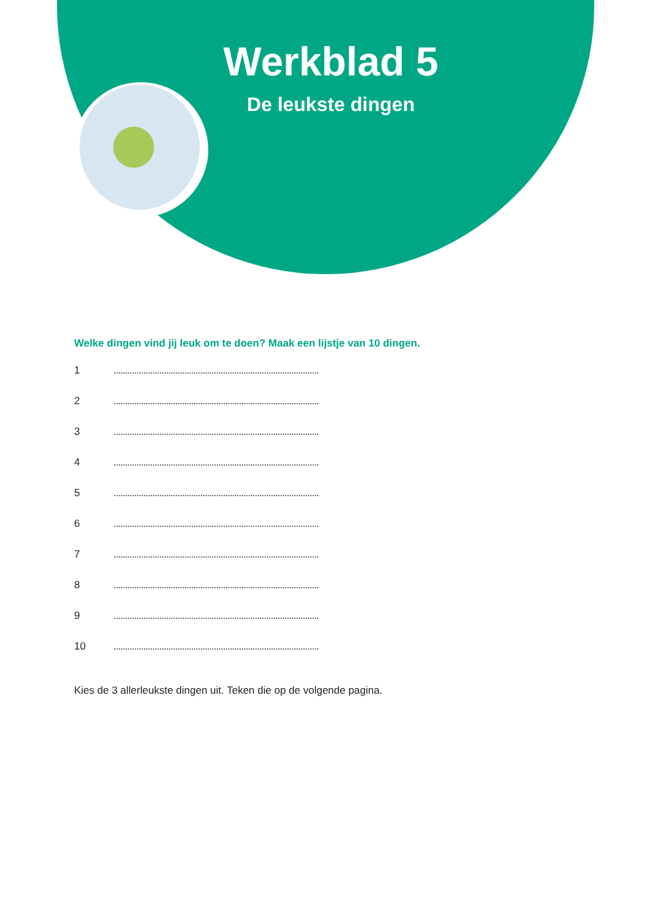Werkblad 5
De leukste dingen
Welke dingen vind jij leuk om te doen? Maak een lijstje van 10 dingen.
1..........................................................................................
2..........................................................................................
3..........................................................................................
4..........................................................................................
5..........................................................................................
6..........................................................................................
7..........................................................................................
8..........................................................................................
9..........................................................................................
10..........................................................................................
Kies de 3 allerleukste dingen uit. Teken die op de volgende pagina.